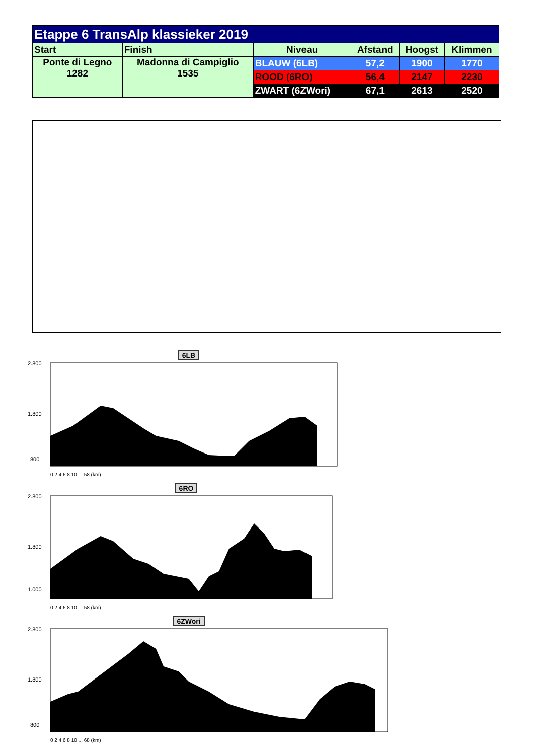| Etappe 6 TransAlp klassieker 2019 | | | | | |
| --- | --- | --- | --- | --- | --- |
| Start | Finish | Niveau | Afstand | Hoogst | Klimmen |
| Ponte di Legno 1282 | Madonna di Campiglio 1535 | BLAUW (6LB) | 57,2 | 1900 | 1770 |
| | | ROOD (6RO) | 56,4 | 2147 | 2230 |
| | | ZWART (6ZWori) | 67,1 | 2613 | 2520 |
6LB
2.800
1.800
800
0 2 4 6 8 10 ... 58 (km)
6RO
2.800
1.800
1.000
0 2 4 6 8 10 ... 58 (km)
6ZWori
2.800
1.800
800
0 2 4 6 8 10 ... 68 (km)